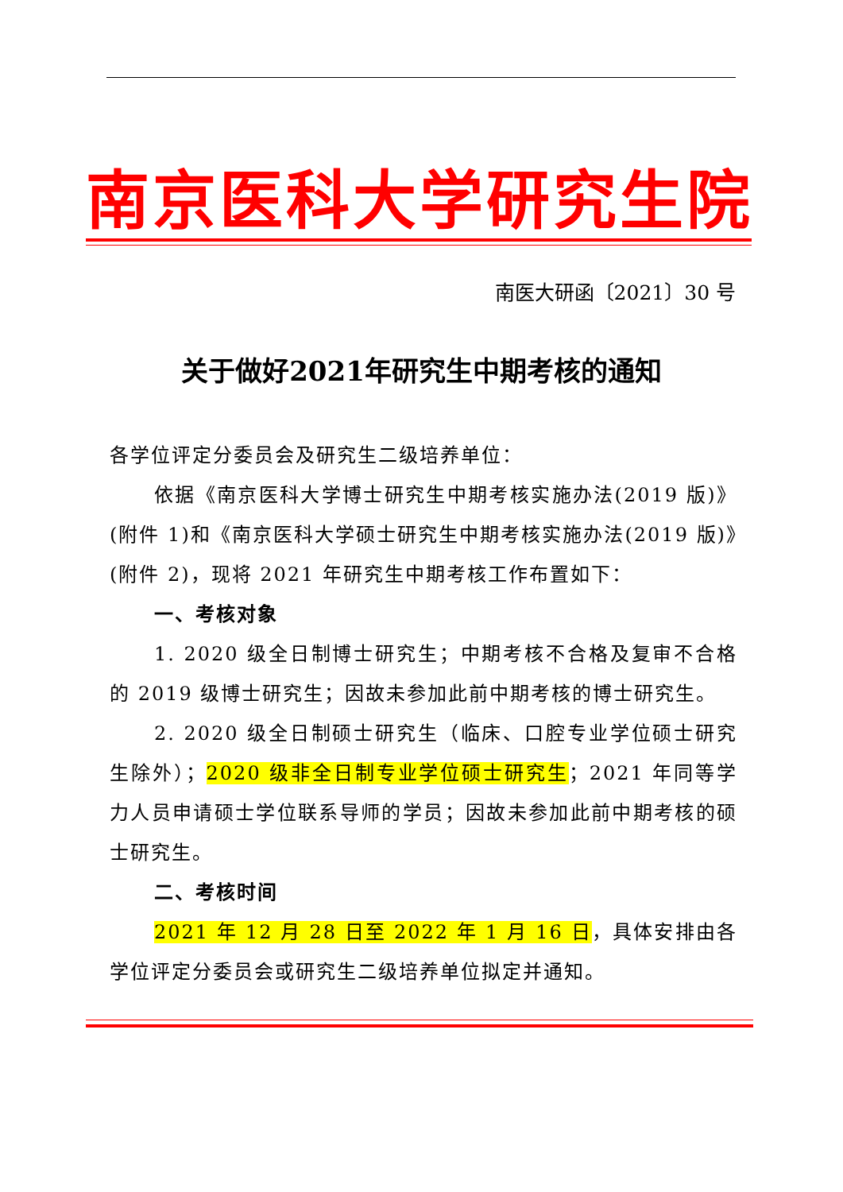南京医科大学研究生院
南医大研函〔2021〕30 号
关于做好2021年研究生中期考核的通知
各学位评定分委员会及研究生二级培养单位：
依据《南京医科大学博士研究生中期考核实施办法(2019 版)》(附件 1)和《南京医科大学硕士研究生中期考核实施办法(2019 版)》(附件 2)，现将 2021 年研究生中期考核工作布置如下：
一、考核对象
1. 2020 级全日制博士研究生；中期考核不合格及复审不合格的 2019 级博士研究生；因故未参加此前中期考核的博士研究生。
2. 2020 级全日制硕士研究生（临床、口腔专业学位硕士研究生除外）；2020 级非全日制专业学位硕士研究生；2021 年同等学力人员申请硕士学位联系导师的学员；因故未参加此前中期考核的硕士研究生。
二、考核时间
2021 年 12 月 28 日至 2022 年 1 月 16 日，具体安排由各学位评定分委员会或研究生二级培养单位拟定并通知。